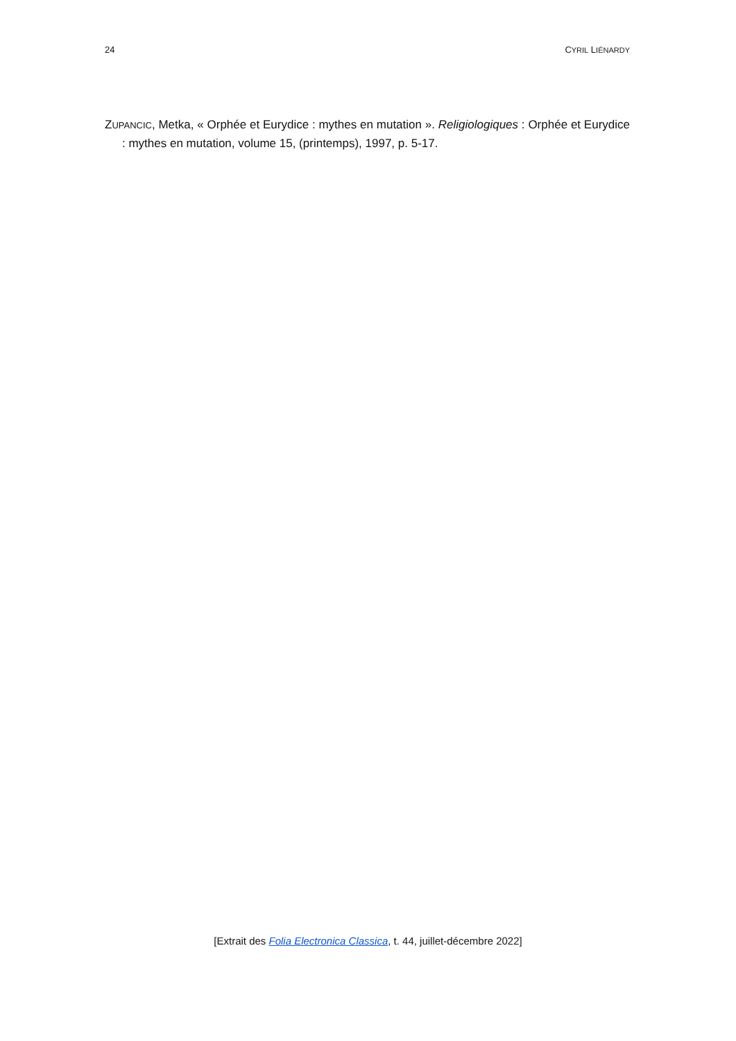24 CYRIL LIÉNARDY
ZUPANCIC, Metka, « Orphée et Eurydice : mythes en mutation ». Religiologiques : Orphée et Eurydice : mythes en mutation, volume 15, (printemps), 1997, p. 5-17.
[Extrait des Folia Electronica Classica, t. 44, juillet-décembre 2022]